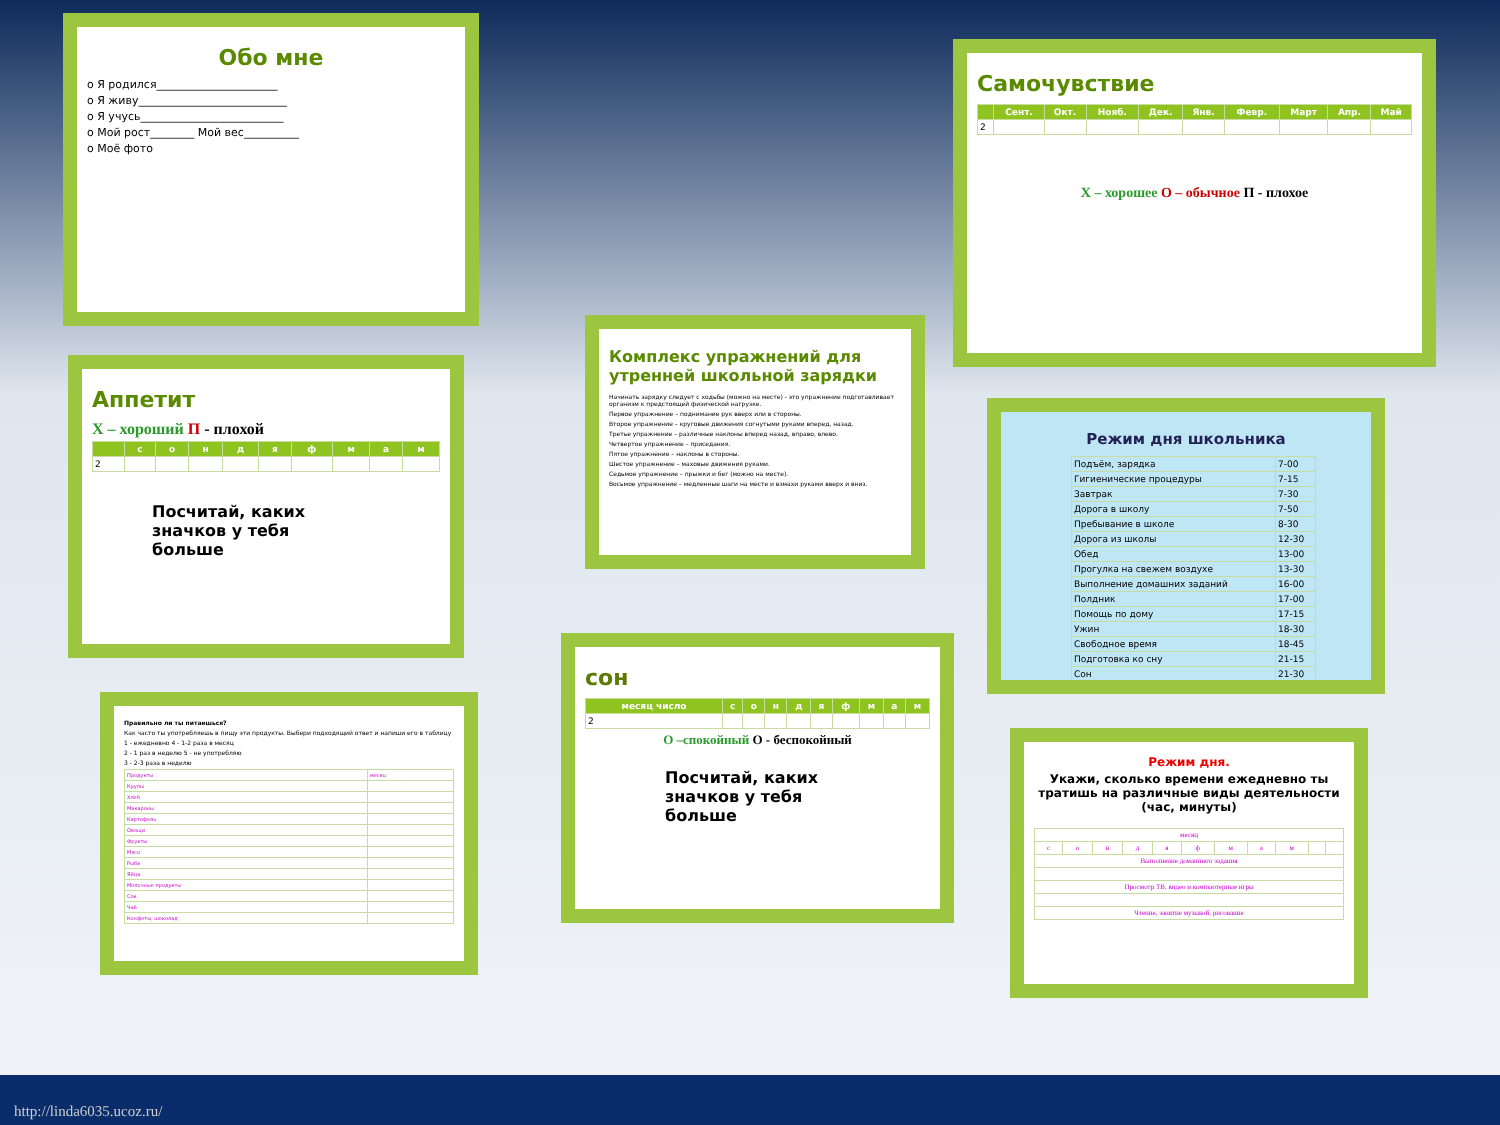Обо мне
o Я родился______________________
o Я живу___________________________
o Я учусь__________________________
o Мой рост________ Мой вес__________
o Моё фото
Самочувствие
| | Сент. | Окт. | Нояб. | Дек. | Янв. | Февр. | Март | Апр. | Май |
| --- | --- | --- | --- | --- | --- | --- | --- | --- | --- |
| 2 | | | | | | | | | |
Х – хорошее О – обычное П - плохое
Аппетит
Х – хороший П - плохой
| | с | о | н | д | я | ф | м | а | м |
| --- | --- | --- | --- | --- | --- | --- | --- | --- | --- |
| 2 | | | | | | | | | |
Посчитай, каких
значков у тебя
больше
Комплекс упражнений для утренней школьной зарядки
Начинать зарядку следует с ходьбы (можно на месте) - это упражнение подготавливает организм к предстоящей физической нагрузке.
Первое упражнение – поднимание рук вверх или в стороны.
Второе упражнение – круговые движения согнутыми руками вперед, назад.
Третье упражнение – различные наклоны вперед назад, вправо, влево.
Четвертое упражнение – приседания.
Пятое упражнение – наклоны в стороны.
Шестое упражнение – маховые движения руками.
Седьмое упражнение – прыжки и бег (можно на месте).
Восьмое упражнение – медленные шаги на месте и взмахи руками вверх и вниз.
Режим дня школьника
| Подъём, зарядка | 7-00 |
| Гигиенические процедуры | 7-15 |
| Завтрак | 7-30 |
| Дорога в школу | 7-50 |
| Пребывание в школе | 8-30 |
| Дорога из школы | 12-30 |
| Обед | 13-00 |
| Прогулка на свежем воздухе | 13-30 |
| Выполнение домашних заданий | 16-00 |
| Полдник | 17-00 |
| Помощь по дому | 17-15 |
| Ужин | 18-30 |
| Свободное время | 18-45 |
| Подготовка ко сну | 21-15 |
| Сон | 21-30 |
Правильно ли ты питаешься?
Как часто ты употребляешь в пищу эти продукты. Выбери подходящий ответ и напиши его в таблицу
1 - ежедневно 4 - 1-2 раза в месяц
2 - 1 раз в неделю 5 - не употребляю
3 - 2-3 раза в неделю
| Продукты | месяц |
| Крупы | |
| Хлеб | |
| Макароны | |
| Картофель | |
| Овощи | |
| Фрукты | |
| Мясо | |
| Рыба | |
| Яйца | |
| Молочные продукты | |
| Сок | |
| Чай | |
| Конфеты, шоколад | |
сон
| месяц число | с | о | н | д | я | ф | м | а | м |
| --- | --- | --- | --- | --- | --- | --- | --- | --- | --- |
| 2 | | | | | | | | | |
О –спокойный О - беспокойный
Посчитай, каких
значков у тебя
больше
Режим дня.
Укажи, сколько времени ежедневно ты тратишь на различные виды деятельности (час, минуты)
| месяц | | | | | | | | | | |
| с | о | н | д | я | ф | м | а | м | | |
| Выполнение домашнего задания | | | | | | | | | | |
| Просмотр ТВ, видео и компьютерные игры | | | | | | | | | | |
| Чтение, занятие музыкой, рисование | | | | | | | | | | |
http://linda6035.ucoz.ru/